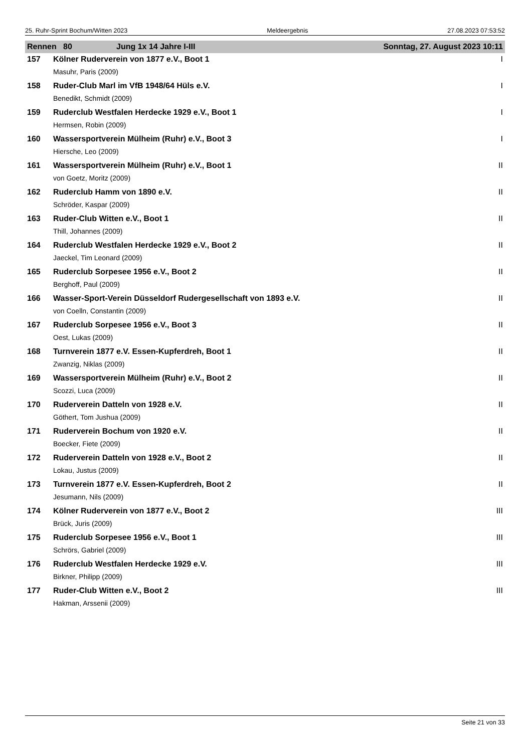25. Ruhr-Sprint Bochum/Witten 2023 Meldeergebnis 27.08.2023 07:53:52
| Rennen 80 | Jung 1x 14 Jahre I-III | Sonntag, 27. August 2023 10:11 |
| 157 | Kölner Ruderverein von 1877 e.V., Boot 1 | I |
| | Masuhr, Paris (2009) | |
| 158 | Ruder-Club Marl im VfB 1948/64 Hüls e.V. | I |
| | Benedikt, Schmidt (2009) | |
| 159 | Ruderclub Westfalen Herdecke 1929 e.V., Boot 1 | I |
| | Hermsen, Robin (2009) | |
| 160 | Wassersportverein Mülheim (Ruhr) e.V., Boot 3 | I |
| | Hiersche, Leo (2009) | |
| 161 | Wassersportverein Mülheim (Ruhr) e.V., Boot 1 | II |
| | von Goetz, Moritz (2009) | |
| 162 | Ruderclub Hamm von 1890 e.V. | II |
| | Schröder, Kaspar (2009) | |
| 163 | Ruder-Club Witten e.V., Boot 1 | II |
| | Thill, Johannes (2009) | |
| 164 | Ruderclub Westfalen Herdecke 1929 e.V., Boot 2 | II |
| | Jaeckel, Tim Leonard (2009) | |
| 165 | Ruderclub Sorpesee 1956 e.V., Boot 2 | II |
| | Berghoff, Paul (2009) | |
| 166 | Wasser-Sport-Verein Düsseldorf Rudergesellschaft von 1893 e.V. | II |
| | von Coelln, Constantin (2009) | |
| 167 | Ruderclub Sorpesee 1956 e.V., Boot 3 | II |
| | Oest, Lukas (2009) | |
| 168 | Turnverein 1877 e.V. Essen-Kupferdreh, Boot 1 | II |
| | Zwanzig, Niklas (2009) | |
| 169 | Wassersportverein Mülheim (Ruhr) e.V., Boot 2 | II |
| | Scozzi, Luca (2009) | |
| 170 | Ruderverein Datteln von 1928 e.V. | II |
| | Göthert, Tom Jushua (2009) | |
| 171 | Ruderverein Bochum von 1920 e.V. | II |
| | Boecker, Fiete (2009) | |
| 172 | Ruderverein Datteln von 1928 e.V., Boot 2 | II |
| | Lokau, Justus (2009) | |
| 173 | Turnverein 1877 e.V. Essen-Kupferdreh, Boot 2 | II |
| | Jesumann, Nils (2009) | |
| 174 | Kölner Ruderverein von 1877 e.V., Boot 2 | III |
| | Brück, Juris (2009) | |
| 175 | Ruderclub Sorpesee 1956 e.V., Boot 1 | III |
| | Schrörs, Gabriel (2009) | |
| 176 | Ruderclub Westfalen Herdecke 1929 e.V. | III |
| | Birkner, Philipp (2009) | |
| 177 | Ruder-Club Witten e.V., Boot 2 | III |
| | Hakman, Arssenii (2009) | |
Seite 21 von 33